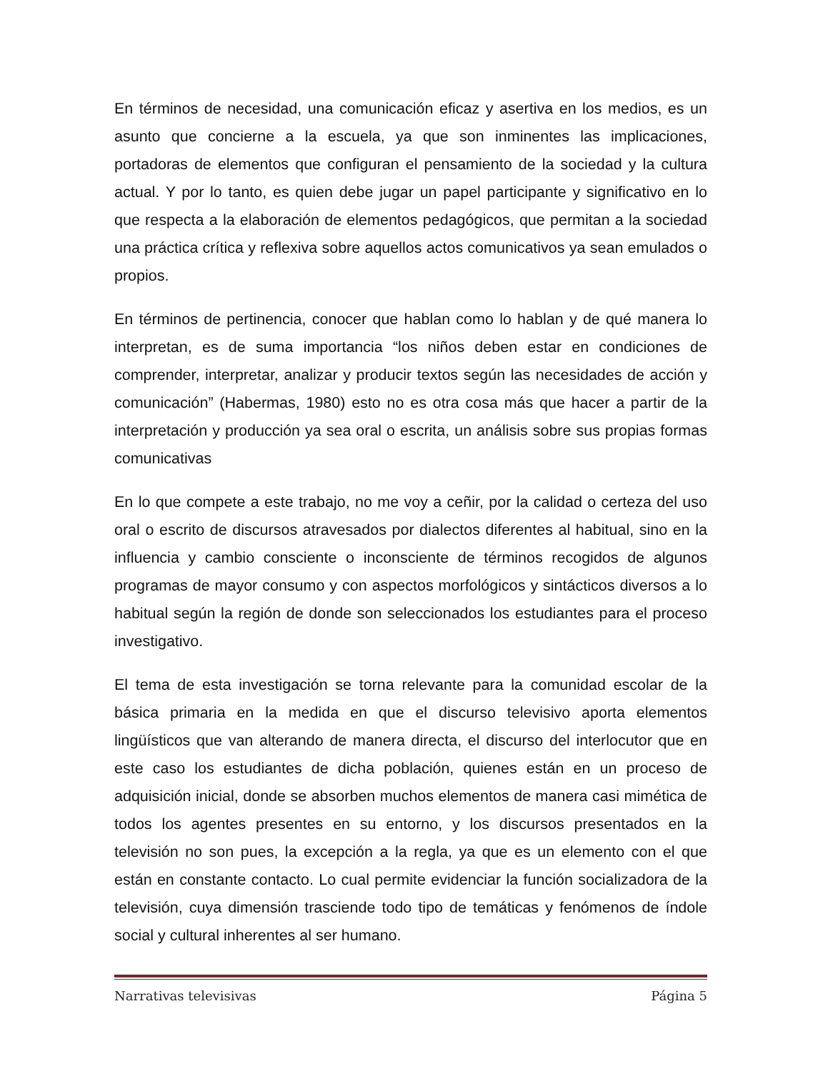En términos de necesidad, una comunicación eficaz y asertiva en los medios, es un asunto que concierne a la escuela, ya que son inminentes las implicaciones, portadoras de elementos que configuran el pensamiento de la sociedad y la cultura actual. Y por lo tanto, es quien debe jugar un papel participante y significativo en lo que respecta a la elaboración de elementos pedagógicos, que permitan a la sociedad una práctica crítica y reflexiva sobre aquellos actos comunicativos ya sean emulados o propios.
En términos de pertinencia, conocer que hablan como lo hablan y de qué manera lo interpretan, es de suma importancia “los niños deben estar en condiciones de comprender, interpretar, analizar y producir textos según las necesidades de acción y comunicación” (Habermas, 1980) esto no es otra cosa más que hacer a partir de la interpretación y producción ya sea oral o escrita, un análisis sobre sus propias formas comunicativas
En lo que compete a este trabajo, no me voy a ceñir, por la calidad o certeza del uso oral o escrito de discursos atravesados por dialectos diferentes al habitual, sino en la influencia y cambio consciente o inconsciente de términos recogidos de algunos programas de mayor consumo y con aspectos morfológicos y sintácticos diversos a lo habitual según la región de donde son seleccionados los estudiantes para el proceso investigativo.
El tema de esta investigación se torna relevante para la comunidad escolar de la básica primaria en la medida en que el discurso televisivo aporta elementos lingüísticos que van alterando de manera directa, el discurso del interlocutor que en este caso los estudiantes de dicha población, quienes están en un proceso de adquisición inicial, donde se absorben muchos elementos de manera casi mimética de todos los agentes presentes en su entorno, y los discursos presentados en la televisión no son pues, la excepción a la regla, ya que es un elemento con el que están en constante contacto. Lo cual permite evidenciar la función socializadora de la televisión, cuya dimensión trasciende todo tipo de temáticas y fenómenos de índole social y cultural inherentes al ser humano.
Narrativas televisivas Página 5